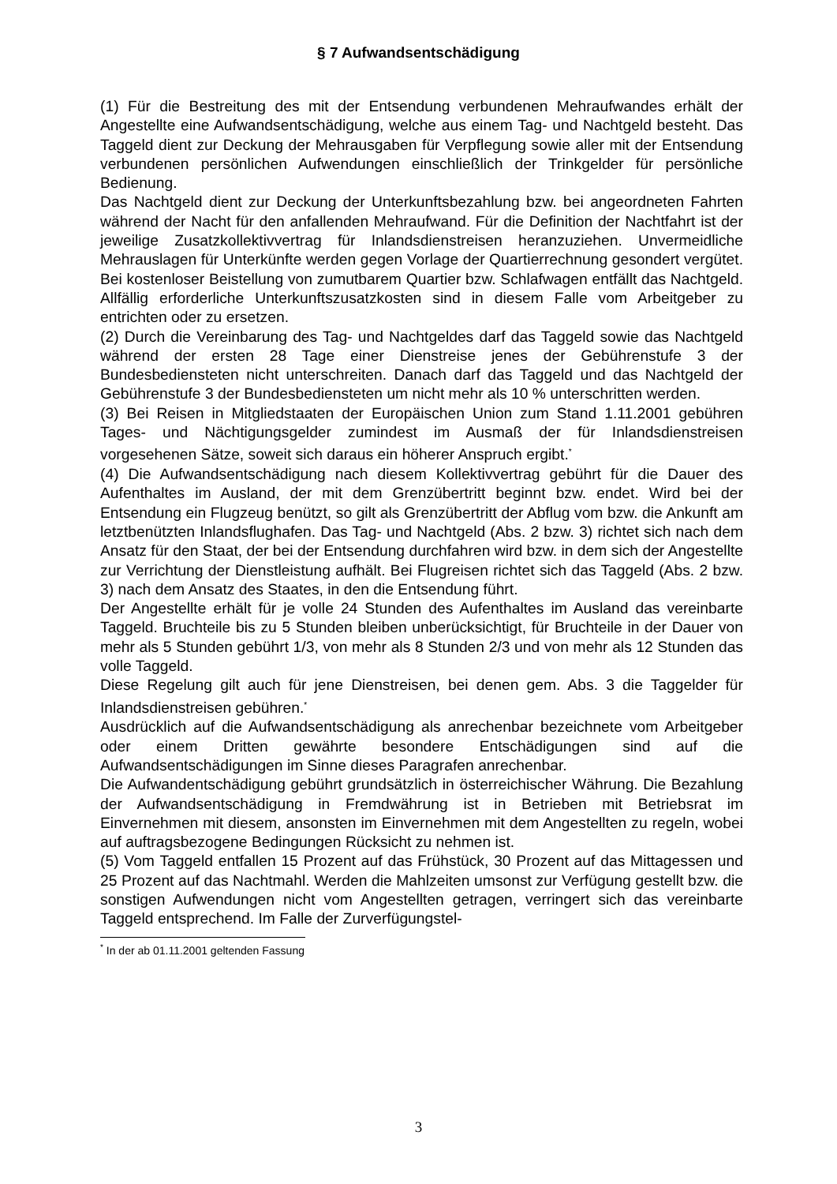§ 7 Aufwandsentschädigung
(1) Für die Bestreitung des mit der Entsendung verbundenen Mehraufwandes erhält der Angestellte eine Aufwandsentschädigung, welche aus einem Tag- und Nachtgeld besteht. Das Taggeld dient zur Deckung der Mehrausgaben für Verpflegung sowie aller mit der Entsendung verbundenen persönlichen Aufwendungen einschließlich der Trinkgelder für persönliche Bedienung.
Das Nachtgeld dient zur Deckung der Unterkunftsbezahlung bzw. bei angeordneten Fahrten während der Nacht für den anfallenden Mehraufwand. Für die Definition der Nachtfahrt ist der jeweilige Zusatzkollektivvertrag für Inlandsdienstreisen heranzuziehen. Unvermeidliche Mehrauslagen für Unterkünfte werden gegen Vorlage der Quartierrechnung gesondert vergütet. Bei kostenloser Beistellung von zumutbarem Quartier bzw. Schlafwagen entfällt das Nachtgeld. Allfällig erforderliche Unterkunftszusatzkosten sind in diesem Falle vom Arbeitgeber zu entrichten oder zu ersetzen.
(2) Durch die Vereinbarung des Tag- und Nachtgeldes darf das Taggeld sowie das Nachtgeld während der ersten 28 Tage einer Dienstreise jenes der Gebührenstufe 3 der Bundesbediensteten nicht unterschreiten. Danach darf das Taggeld und das Nachtgeld der Gebührenstufe 3 der Bundesbediensteten um nicht mehr als 10 % unterschritten werden.
(3) Bei Reisen in Mitgliedstaaten der Europäischen Union zum Stand 1.11.2001 gebühren Tages- und Nächtigungsgelder zumindest im Ausmaß der für Inlandsdienstreisen vorgesehenen Sätze, soweit sich daraus ein höherer Anspruch ergibt.<sup>*</sup>
(4) Die Aufwandsentschädigung nach diesem Kollektivvertrag gebührt für die Dauer des Aufenthaltes im Ausland, der mit dem Grenzübertritt beginnt bzw. endet. Wird bei der Entsendung ein Flugzeug benützt, so gilt als Grenzübertritt der Abflug vom bzw. die Ankunft am letztbenützten Inlandsflughafen. Das Tag- und Nachtgeld (Abs. 2 bzw. 3) richtet sich nach dem Ansatz für den Staat, der bei der Entsendung durchfahren wird bzw. in dem sich der Angestellte zur Verrichtung der Dienstleistung aufhält. Bei Flugreisen richtet sich das Taggeld (Abs. 2 bzw. 3) nach dem Ansatz des Staates, in den die Entsendung führt.
Der Angestellte erhält für je volle 24 Stunden des Aufenthaltes im Ausland das vereinbarte Taggeld. Bruchteile bis zu 5 Stunden bleiben unberücksichtigt, für Bruchteile in der Dauer von mehr als 5 Stunden gebührt 1/3, von mehr als 8 Stunden 2/3 und von mehr als 12 Stunden das volle Taggeld.
Diese Regelung gilt auch für jene Dienstreisen, bei denen gem. Abs. 3 die Taggelder für Inlandsdienstreisen gebühren.<sup>*</sup>
Ausdrücklich auf die Aufwandsentschädigung als anrechenbar bezeichnete vom Arbeitgeber oder einem Dritten gewährte besondere Entschädigungen sind auf die Aufwandsentschädigungen im Sinne dieses Paragrafen anrechenbar.
Die Aufwandentschädigung gebührt grundsätzlich in österreichischer Währung. Die Bezahlung der Aufwandsentschädigung in Fremdwährung ist in Betrieben mit Betriebsrat im Einvernehmen mit diesem, ansonsten im Einvernehmen mit dem Angestellten zu regeln, wobei auf auftragsbezogene Bedingungen Rücksicht zu nehmen ist.
(5) Vom Taggeld entfallen 15 Prozent auf das Frühstück, 30 Prozent auf das Mittagessen und 25 Prozent auf das Nachtmahl. Werden die Mahlzeiten umsonst zur Verfügung gestellt bzw. die sonstigen Aufwendungen nicht vom Angestellten getragen, verringert sich das vereinbarte Taggeld entsprechend. Im Falle der Zurverfügungstel-
<sup>*</sup> In der ab 01.11.2001 geltenden Fassung
3